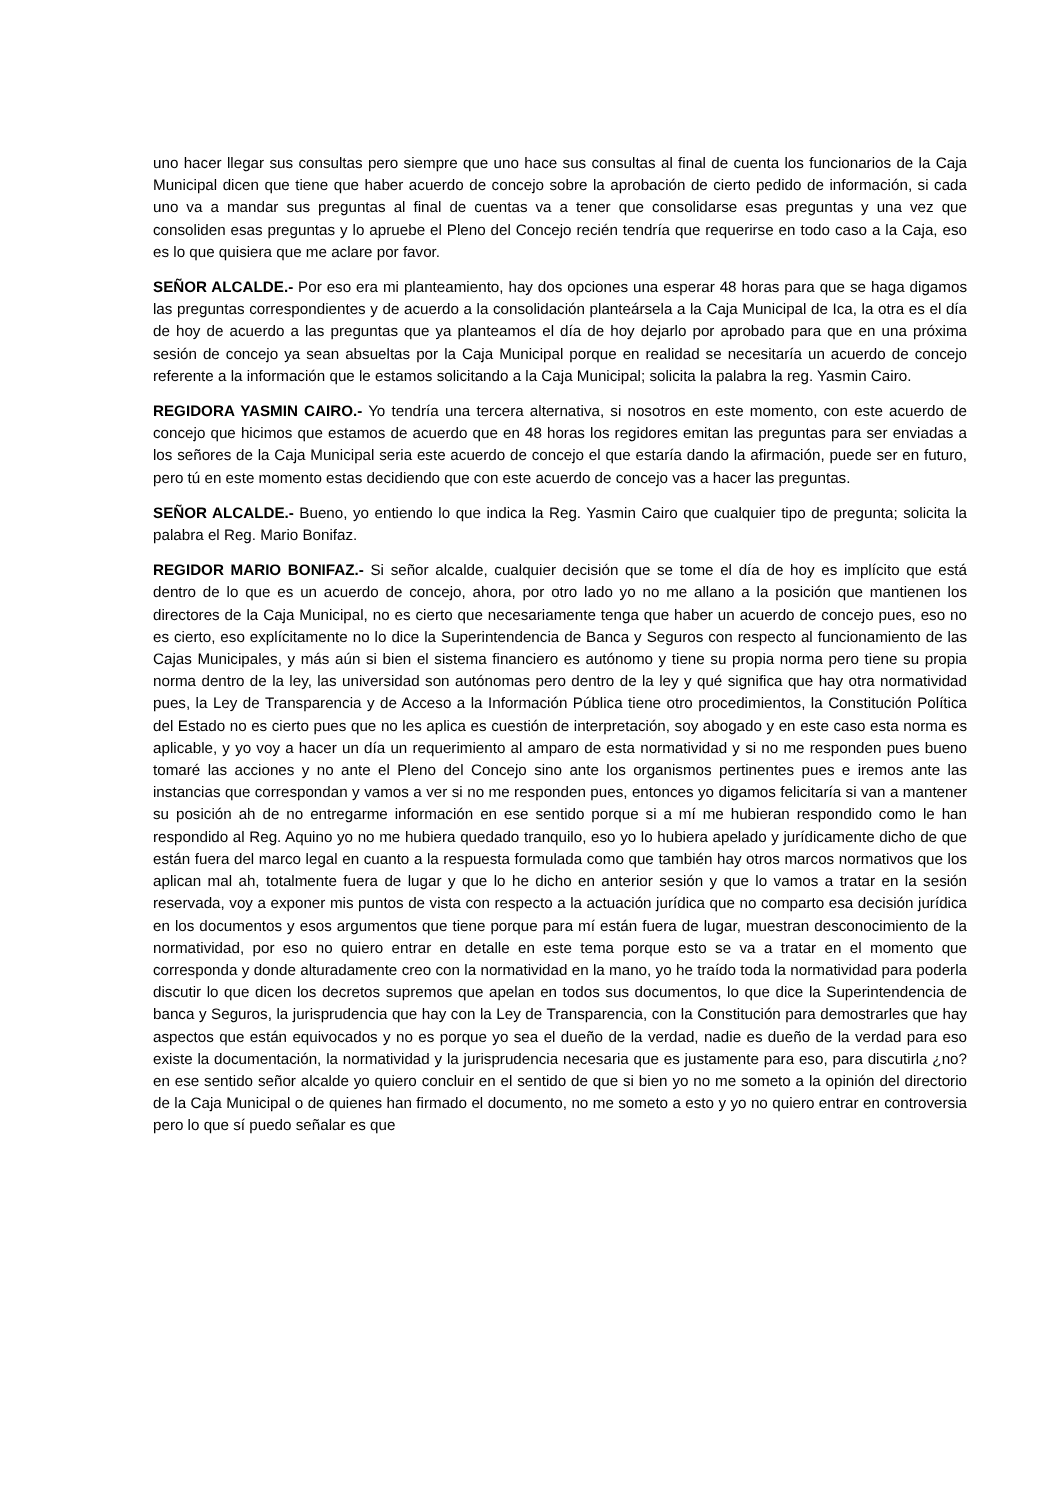uno hacer llegar sus consultas pero siempre que uno hace sus consultas al final de cuenta los funcionarios de la Caja Municipal dicen que tiene que haber acuerdo de concejo sobre la aprobación de cierto pedido de información, si cada uno va a mandar sus preguntas al final de cuentas va a tener que consolidarse esas preguntas y una vez que consoliden esas preguntas y lo apruebe el Pleno del Concejo recién tendría que requerirse en todo caso a la Caja, eso es lo que quisiera que me aclare por favor.
SEÑOR ALCALDE.- Por eso era mi planteamiento, hay dos opciones una esperar 48 horas para que se haga digamos las preguntas correspondientes y de acuerdo a la consolidación planteársela a la Caja Municipal de Ica, la otra es el día de hoy de acuerdo a las preguntas que ya planteamos el día de hoy dejarlo por aprobado para que en una próxima sesión de concejo ya sean absueltas por la Caja Municipal porque en realidad se necesitaría un acuerdo de concejo referente a la información que le estamos solicitando a la Caja Municipal; solicita la palabra la reg. Yasmin Cairo.
REGIDORA YASMIN CAIRO.- Yo tendría una tercera alternativa, si nosotros en este momento, con este acuerdo de concejo que hicimos que estamos de acuerdo que en 48 horas los regidores emitan las preguntas para ser enviadas a los señores de la Caja Municipal seria este acuerdo de concejo el que estaría dando la afirmación, puede ser en futuro, pero tú en este momento estas decidiendo que con este acuerdo de concejo vas a hacer las preguntas.
SEÑOR ALCALDE.- Bueno, yo entiendo lo que indica la Reg. Yasmin Cairo que cualquier tipo de pregunta; solicita la palabra el Reg. Mario Bonifaz.
REGIDOR MARIO BONIFAZ.- Si señor alcalde, cualquier decisión que se tome el día de hoy es implícito que está dentro de lo que es un acuerdo de concejo, ahora, por otro lado yo no me allano a la posición que mantienen los directores de la Caja Municipal, no es cierto que necesariamente tenga que haber un acuerdo de concejo pues, eso no es cierto, eso explícitamente no lo dice la Superintendencia de Banca y Seguros con respecto al funcionamiento de las Cajas Municipales, y más aún si bien el sistema financiero es autónomo y tiene su propia norma pero tiene su propia norma dentro de la ley, las universidad son autónomas pero dentro de la ley y qué significa que hay otra normatividad pues, la Ley de Transparencia y de Acceso a la Información Pública tiene otro procedimientos, la Constitución Política del Estado no es cierto pues que no les aplica es cuestión de interpretación, soy abogado y en este caso esta norma es aplicable, y yo voy a hacer un día un requerimiento al amparo de esta normatividad y si no me responden pues bueno tomaré las acciones y no ante el Pleno del Concejo sino ante los organismos pertinentes pues e iremos ante las instancias que correspondan y vamos a ver si no me responden pues, entonces yo digamos felicitaría si van a mantener su posición ah de no entregarme información en ese sentido porque si a mí me hubieran respondido como le han respondido al Reg. Aquino yo no me hubiera quedado tranquilo, eso yo lo hubiera apelado y jurídicamente dicho de que están fuera del marco legal en cuanto a la respuesta formulada como que también hay otros marcos normativos que los aplican mal ah, totalmente fuera de lugar y que lo he dicho en anterior sesión y que lo vamos a tratar en la sesión reservada, voy a exponer mis puntos de vista con respecto a la actuación jurídica que no comparto esa decisión jurídica en los documentos y esos argumentos que tiene porque para mí están fuera de lugar, muestran desconocimiento de la normatividad, por eso no quiero entrar en detalle en este tema porque esto se va a tratar en el momento que corresponda y donde alturadamente creo con la normatividad en la mano, yo he traído toda la normatividad para poderla discutir lo que dicen los decretos supremos que apelan en todos sus documentos, lo que dice la Superintendencia de banca y Seguros, la jurisprudencia que hay con la Ley de Transparencia, con la Constitución para demostrarles que hay aspectos que están equivocados y no es porque yo sea el dueño de la verdad, nadie es dueño de la verdad para eso existe la documentación, la normatividad y la jurisprudencia necesaria que es justamente para eso, para discutirla ¿no? en ese sentido señor alcalde yo quiero concluir en el sentido de que si bien yo no me someto a la opinión del directorio de la Caja Municipal o de quienes han firmado el documento, no me someto a esto y yo no quiero entrar en controversia pero lo que sí puedo señalar es que